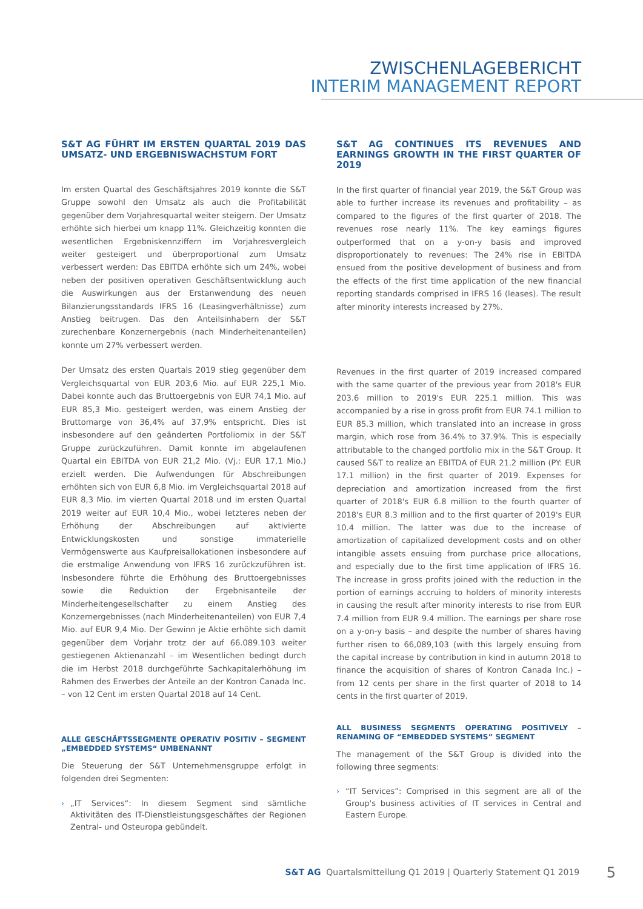ZWISCHENLAGEBERICHT
INTERIM MANAGEMENT REPORT
S&T AG FÜHRT IM ERSTEN QUARTAL 2019 DAS UMSATZ- UND ERGEBNISWACHSTUM FORT
Im ersten Quartal des Geschäftsjahres 2019 konnte die S&T Gruppe sowohl den Umsatz als auch die Profitabilität gegenüber dem Vorjahresquartal weiter steigern. Der Umsatz erhöhte sich hierbei um knapp 11%. Gleichzeitig konnten die wesentlichen Ergebniskennziffern im Vorjahresvergleich weiter gesteigert und überproportional zum Umsatz verbessert werden: Das EBITDA erhöhte sich um 24%, wobei neben der positiven operativen Geschäftsentwicklung auch die Auswirkungen aus der Erstanwendung des neuen Bilanzierungsstandards IFRS 16 (Leasingverhältnisse) zum Anstieg beitrugen. Das den Anteilsinhabern der S&T zurechenbare Konzernergebnis (nach Minderheitenanteilen) konnte um 27% verbessert werden.
Der Umsatz des ersten Quartals 2019 stieg gegenüber dem Vergleichsquartal von EUR 203,6 Mio. auf EUR 225,1 Mio. Dabei konnte auch das Bruttoergebnis von EUR 74,1 Mio. auf EUR 85,3 Mio. gesteigert werden, was einem Anstieg der Bruttomarge von 36,4% auf 37,9% entspricht. Dies ist insbesondere auf den geänderten Portfoliomix in der S&T Gruppe zurückzuführen. Damit konnte im abgelaufenen Quartal ein EBITDA von EUR 21,2 Mio. (Vj.: EUR 17,1 Mio.) erzielt werden. Die Aufwendungen für Abschreibungen erhöhten sich von EUR 6,8 Mio. im Vergleichsquartal 2018 auf EUR 8,3 Mio. im vierten Quartal 2018 und im ersten Quartal 2019 weiter auf EUR 10,4 Mio., wobei letzteres neben der Erhöhung der Abschreibungen auf aktivierte Entwicklungskosten und sonstige immaterielle Vermögenswerte aus Kaufpreisallokationen insbesondere auf die erstmalige Anwendung von IFRS 16 zurückzuführen ist. Insbesondere führte die Erhöhung des Bruttoergebnisses sowie die Reduktion der Ergebnisanteile der Minderheitengesellschafter zu einem Anstieg des Konzernergebnisses (nach Minderheitenanteilen) von EUR 7,4 Mio. auf EUR 9,4 Mio. Der Gewinn je Aktie erhöhte sich damit gegenüber dem Vorjahr trotz der auf 66.089.103 weiter gestiegenen Aktienanzahl – im Wesentlichen bedingt durch die im Herbst 2018 durchgeführte Sachkapitalerhöhung im Rahmen des Erwerbes der Anteile an der Kontron Canada Inc. – von 12 Cent im ersten Quartal 2018 auf 14 Cent.
ALLE GESCHÄFTSSEGMENTE OPERATIV POSITIV – SEGMENT „EMBEDDED SYSTEMS“ UMBENANNT
Die Steuerung der S&T Unternehmensgruppe erfolgt in folgenden drei Segmenten:
› „IT Services“: In diesem Segment sind sämtliche Aktivitäten des IT-Dienstleistungsgeschäftes der Regionen Zentral- und Osteuropa gebündelt.
S&T AG CONTINUES ITS REVENUES AND EARNINGS GROWTH IN THE FIRST QUARTER OF 2019
In the first quarter of financial year 2019, the S&T Group was able to further increase its revenues and profitability – as compared to the figures of the first quarter of 2018. The revenues rose nearly 11%. The key earnings figures outperformed that on a y-on-y basis and improved disproportionately to revenues: The 24% rise in EBITDA ensued from the positive development of business and from the effects of the first time application of the new financial reporting standards comprised in IFRS 16 (leases). The result after minority interests increased by 27%.
Revenues in the first quarter of 2019 increased compared with the same quarter of the previous year from 2018's EUR 203.6 million to 2019's EUR 225.1 million. This was accompanied by a rise in gross profit from EUR 74.1 million to EUR 85.3 million, which translated into an increase in gross margin, which rose from 36.4% to 37.9%. This is especially attributable to the changed portfolio mix in the S&T Group. It caused S&T to realize an EBITDA of EUR 21.2 million (PY: EUR 17.1 million) in the first quarter of 2019. Expenses for depreciation and amortization increased from the first quarter of 2018's EUR 6.8 million to the fourth quarter of 2018's EUR 8.3 million and to the first quarter of 2019's EUR 10.4 million. The latter was due to the increase of amortization of capitalized development costs and on other intangible assets ensuing from purchase price allocations, and especially due to the first time application of IFRS 16. The increase in gross profits joined with the reduction in the portion of earnings accruing to holders of minority interests in causing the result after minority interests to rise from EUR 7.4 million from EUR 9.4 million. The earnings per share rose on a y-on-y basis – and despite the number of shares having further risen to 66,089,103 (with this largely ensuing from the capital increase by contribution in kind in autumn 2018 to finance the acquisition of shares of Kontron Canada Inc.) – from 12 cents per share in the first quarter of 2018 to 14 cents in the first quarter of 2019.
ALL BUSINESS SEGMENTS OPERATING POSITIVELY – RENAMING OF “EMBEDDED SYSTEMS” SEGMENT
The management of the S&T Group is divided into the following three segments:
› “IT Services”: Comprised in this segment are all of the Group's business activities of IT services in Central and Eastern Europe.
S&T AG Quartalsmitteilung Q1 2019 | Quarterly Statement Q1 2019 5